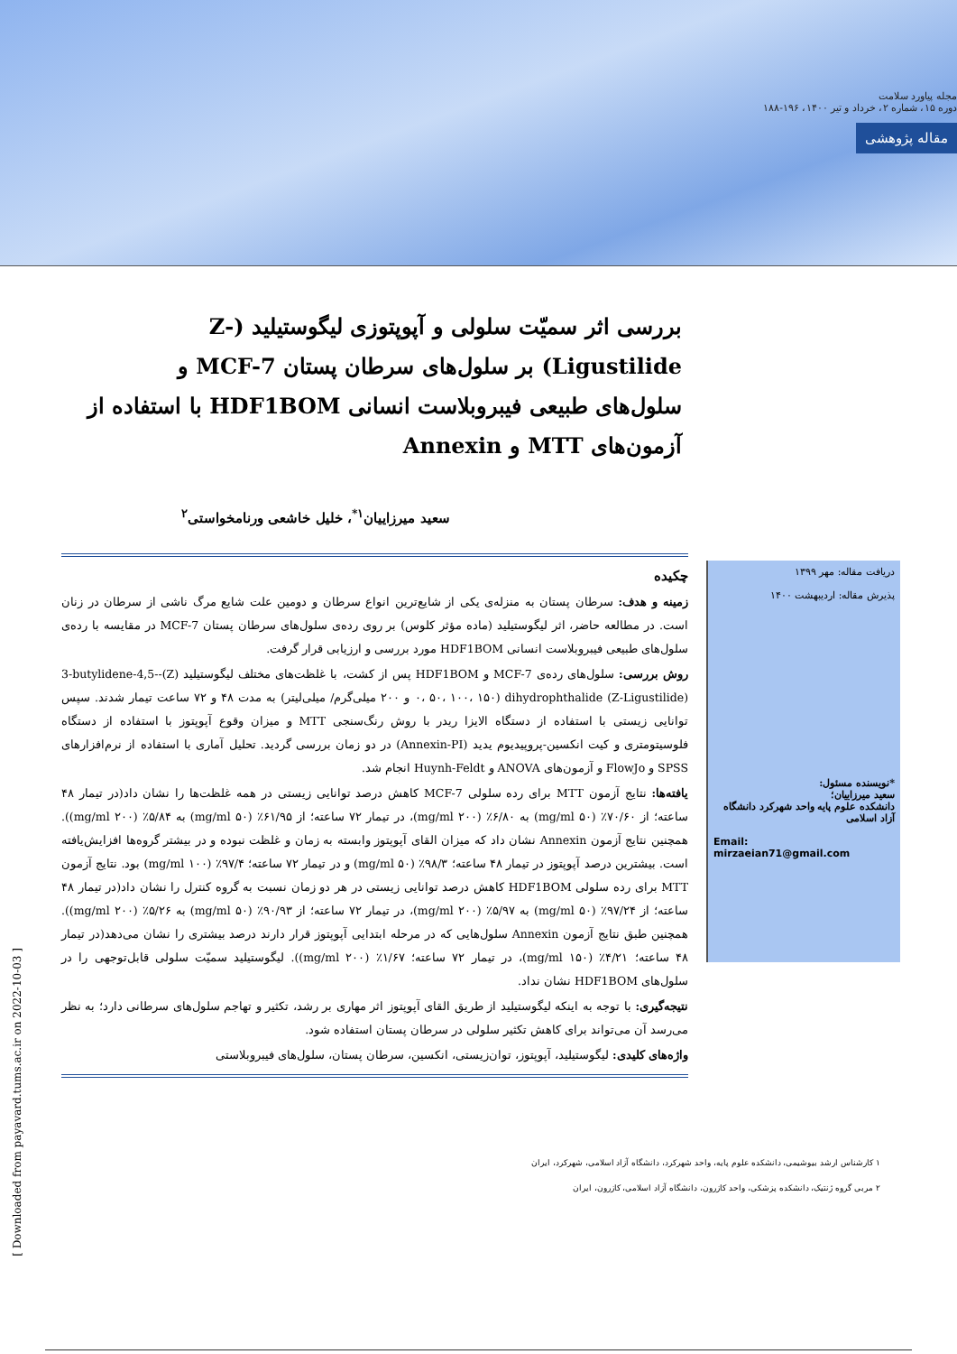مجله پیاورد سلامت
دوره ۱۵، شماره ۲، خرداد و تیر ۱۴۰۰، ۱۹۶-۱۸۸
مقاله پژوهشی
بررسی اثر سمیّت سلولی و آپوپتوزی لیگوستیلید (Z-Ligustilide) بر سلول‌های سرطان پستان MCF-7 و سلول‌های طبیعی فیبروبلاست انسانی HDF1BOM با استفاده از آزمون‌های MTT و Annexin
سعید میرزاییان<sup>۱*</sup>، خلیل خاشعی ورنامخواستی<sup>۲</sup>
دریافت مقاله: مهر ۱۳۹۹
پذیرش مقاله: اردیبهشت ۱۴۰۰
*نویسنده مسئول:
سعید میرزاییان؛
دانشکده علوم پایه واحد شهرکرد دانشگاه آزاد اسلامی
Email:
mirzaeian71@gmail.com
چکیده
زمینه و هدف: سرطان پستان به منزله‌ی یکی از شایع‌ترین انواع سرطان و دومین علت شایع مرگ ناشی از سرطان در زنان است. در مطالعه حاضر، اثر لیگوستیلید (ماده مؤثر کلوس) بر روی رده‌ی سلول‌های سرطان پستان MCF-7 در مقایسه با رده‌ی سلول‌های طبیعی فیبروبلاست انسانی HDF1BOM مورد بررسی و ارزیابی قرار گرفت.
روش بررسی: سلول‌های رده‌ی MCF-7 و HDF1BOM پس از کشت، با غلظت‌های مختلف لیگوستیلید (Z)-3-butylidene-4,5-dihydrophthalide (Z-Ligustilide) (۰، ۵۰، ۱۰۰، ۱۵۰ و ۲۰۰ میلی‌گرم/ میلی‌لیتر) به مدت ۴۸ و ۷۲ ساعت تیمار شدند. سپس توانایی زیستی با استفاده از دستگاه الایزا ریدر با روش رنگ‌سنجی MTT و میزان وقوع آپوپتوز با استفاده از دستگاه فلوسیتومتری و کیت انکسین-پروپیدیوم یدید (Annexin-PI) در دو زمان بررسی گردید. تحلیل آماری با استفاده از نرم‌افزارهای SPSS و FlowJo و آزمون‌های ANOVA و Huynh-Feldt انجام شد.
یافته‌ها: نتایج آزمون MTT برای رده سلولی MCF-7 کاهش درصد توانایی زیستی در همه غلظت‌ها را نشان داد(در تیمار ۴۸ ساعته؛ از ۷۰/۶۰٪ (۵۰ mg/ml) به ۶/۸۰٪ (۲۰۰ mg/ml)، در تیمار ۷۲ ساعته؛ از ۶۱/۹۵٪ (۵۰ mg/ml) به ۵/۸۴٪ (۲۰۰ mg/ml)). همچنین نتایج آزمون Annexin نشان داد که میزان القای آپوپتوز وابسته به زمان و غلظت نبوده و در بیشتر گروه‌ها افزایش‌یافته است. بیشترین درصد آپوپتوز در تیمار ۴۸ ساعته؛ ۹۸/۳٪ (۵۰ mg/ml) و در تیمار ۷۲ ساعته؛ ۹۷/۴٪ (۱۰۰ mg/ml) بود. نتایج آزمون MTT برای رده سلولی HDF1BOM کاهش درصد توانایی زیستی در هر دو زمان نسبت به گروه کنترل را نشان داد(در تیمار ۴۸ ساعته؛ از ۹۷/۲۴٪ (۵۰ mg/ml) به ۵/۹۷٪ (۲۰۰ mg/ml)، در تیمار ۷۲ ساعته؛ از ۹۰/۹۳٪ (۵۰ mg/ml) به ۵/۲۶٪ (۲۰۰ mg/ml)). همچنین طبق نتایج آزمون Annexin سلول‌هایی که در مرحله ابتدایی آپوپتوز قرار دارند درصد بیشتری را نشان می‌دهد(در تیمار ۴۸ ساعته؛ ۴/۲۱٪ (۱۵۰ mg/ml)، در تیمار ۷۲ ساعته؛ ۱/۶۷٪ (۲۰۰ mg/ml)). لیگوستیلید سمیّت سلولی قابل‌توجهی را در سلول‌های HDF1BOM نشان نداد.
نتیجه‌گیری: با توجه به اینکه لیگوستیلید از طریق القای آپوپتوز اثر مهاری بر رشد، تکثیر و تهاجم سلول‌های سرطانی دارد؛ به نظر می‌رسد آن می‌تواند برای کاهش تکثیر سلولی در سرطان پستان استفاده شود.
واژه‌های کلیدی: لیگوستیلید، آپوپتوز، توان‌زیستی، انکسین، سرطان پستان، سلول‌های فیبروبلاستی
۱ کارشناس ارشد بیوشیمی، دانشکده علوم پایه، واحد شهرکرد، دانشگاه آزاد اسلامی، شهرکرد، ایران
۲ مربی گروه ژنتیک، دانشکده پزشکی، واحد کازرون، دانشگاه آزاد اسلامی، کازرون، ایران
[ Downloaded from payavard.tums.ac.ir on 2022-10-03 ]